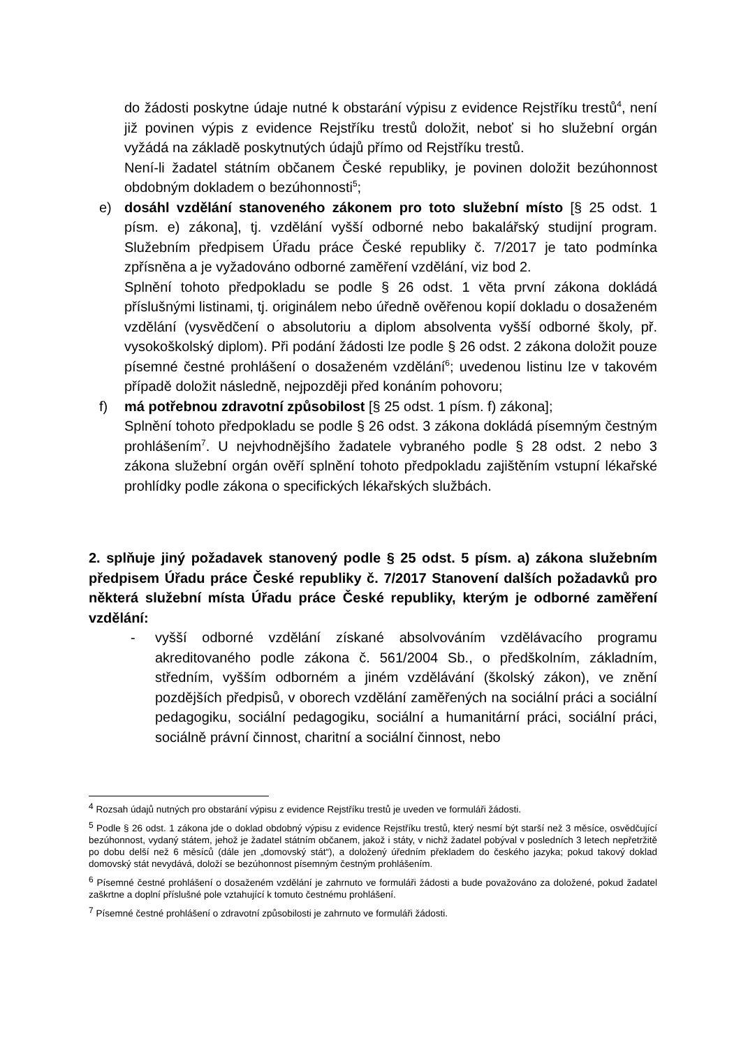do žádosti poskytne údaje nutné k obstarání výpisu z evidence Rejstříku trestů<sup>4</sup>, není již povinen výpis z evidence Rejstříku trestů doložit, neboť si ho služební orgán vyžádá na základě poskytnutých údajů přímo od Rejstříku trestů.
Není-li žadatel státním občanem České republiky, je povinen doložit bezúhonnost obdobným dokladem o bezúhonnosti<sup>5</sup>;
e) dosáhl vzdělání stanoveného zákonem pro toto služební místo [§ 25 odst. 1 písm. e) zákona], tj. vzdělání vyšší odborné nebo bakalářský studijní program. Služebním předpisem Úřadu práce České republiky č. 7/2017 je tato podmínka zpřísněna a je vyžadováno odborné zaměření vzdělání, viz bod 2.
Splnění tohoto předpokladu se podle § 26 odst. 1 věta první zákona dokládá příslušnými listinami, tj. originálem nebo úředně ověřenou kopií dokladu o dosaženém vzdělání (vysvědčení o absolutoriu a diplom absolventa vyšší odborné školy, př. vysokoškolský diplom). Při podání žádosti lze podle § 26 odst. 2 zákona doložit pouze písemné čestné prohlášení o dosaženém vzdělání<sup>6</sup>; uvedenou listinu lze v takovém případě doložit následně, nejpozději před konáním pohovoru;
f) má potřebnou zdravotní způsobilost [§ 25 odst. 1 písm. f) zákona];
Splnění tohoto předpokladu se podle § 26 odst. 3 zákona dokládá písemným čestným prohlášením<sup>7</sup>. U nejvhodnějšího žadatele vybraného podle § 28 odst. 2 nebo 3 zákona služební orgán ověří splnění tohoto předpokladu zajištěním vstupní lékařské prohlídky podle zákona o specifických lékařských službách.
2. splňuje jiný požadavek stanovený podle § 25 odst. 5 písm. a) zákona služebním předpisem Úřadu práce České republiky č. 7/2017 Stanovení dalších požadavků pro některá služební místa Úřadu práce České republiky, kterým je odborné zaměření vzdělání:
- vyšší odborné vzdělání získané absolvováním vzdělávacího programu akreditovaného podle zákona č. 561/2004 Sb., o předškolním, základním, středním, vyšším odborném a jiném vzdělávání (školský zákon), ve znění pozdějších předpisů, v oborech vzdělání zaměřených na sociální práci a sociální pedagogiku, sociální pedagogiku, sociální a humanitární práci, sociální práci, sociálně právní činnost, charitní a sociální činnost, nebo
<sup>4</sup> Rozsah údajů nutných pro obstarání výpisu z evidence Rejstříku trestů je uveden ve formuláři žádosti.
<sup>5</sup> Podle § 26 odst. 1 zákona jde o doklad obdobný výpisu z evidence Rejstříku trestů, který nesmí být starší než 3 měsíce, osvědčující bezúhonnost, vydaný státem, jehož je žadatel státním občanem, jakož i státy, v nichž žadatel pobýval v posledních 3 letech nepřetržitě po dobu delší než 6 měsíců (dále jen „domovský stát“), a doložený úředním překladem do českého jazyka; pokud takový doklad domovský stát nevydává, doloží se bezúhonnost písemným čestným prohlášením.
<sup>6</sup> Písemné čestné prohlášení o dosaženém vzdělání je zahrnuto ve formuláři žádosti a bude považováno za doložené, pokud žadatel zaškrtne a doplní příslušné pole vztahující k tomuto čestnému prohlášení.
<sup>7</sup> Písemné čestné prohlášení o zdravotní způsobilosti je zahrnuto ve formuláři žádosti.